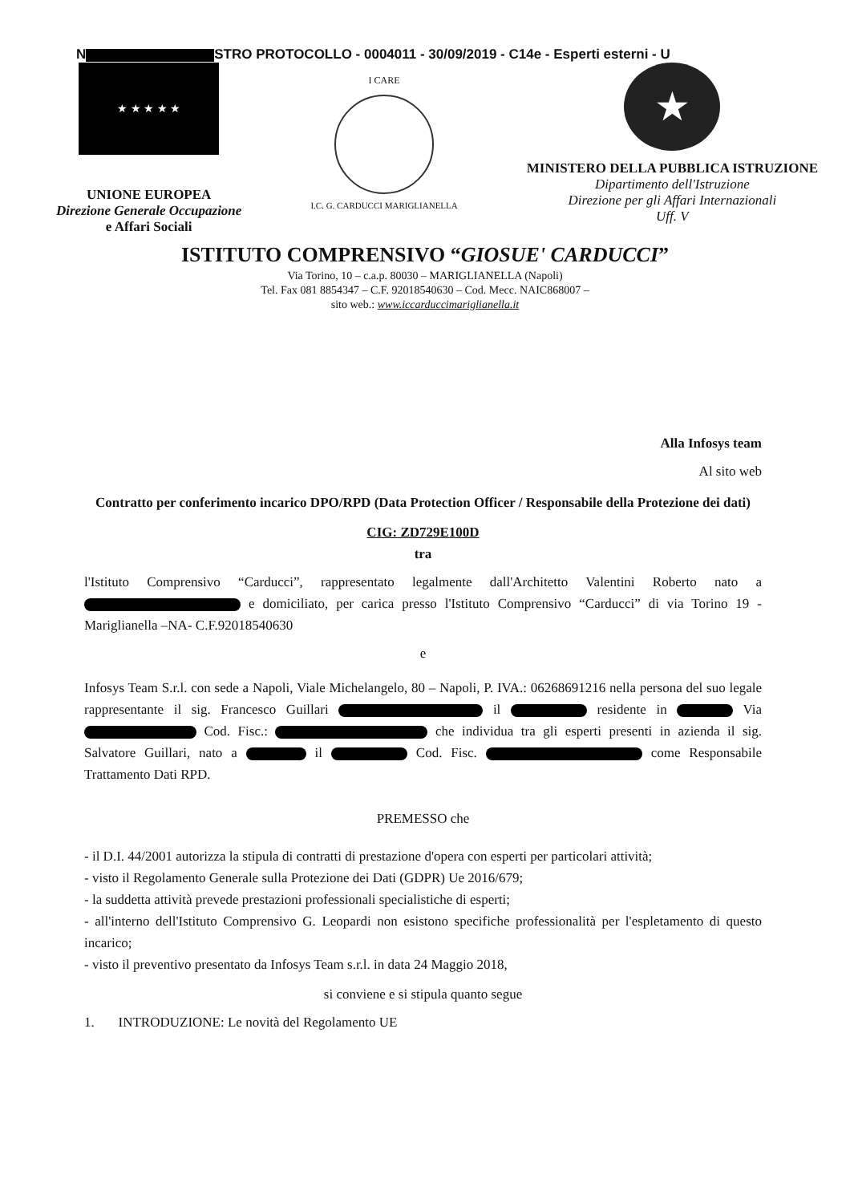N STRO PROTOCOLLO - 0004011 - 30/09/2019 - C14e - Esperti esterni - U
★ ★ ★ ★ ★
UNIONE EUROPEA
Direzione Generale Occupazione
e Affari Sociali
I CARE
I.C. G. CARDUCCI MARIGLIANELLA
★
MINISTERO DELLA PUBBLICA ISTRUZIONE
Dipartimento dell'Istruzione
Direzione per gli Affari Internazionali
Uff. V
ISTITUTO COMPRENSIVO “GIOSUE' CARDUCCI”
Via Torino, 10 – c.a.p. 80030 – MARIGLIANELLA (Napoli)
Tel. Fax 081 8854347 – C.F. 92018540630 – Cod. Mecc. NAIC868007 –
sito web.: www.iccarduccimariglianella.it
Alla Infosys team
Al sito web
Contratto per conferimento incarico DPO/RPD (Data Protection Officer / Responsabile della Protezione dei dati)
CIG: ZD729E100D
tra
l'Istituto Comprensivo “Carducci”, rappresentato legalmente dall'Architetto Valentini Roberto nato a e domiciliato, per carica presso l'Istituto Comprensivo “Carducci” di via Torino 19 - Mariglianella –NA- C.F.92018540630
e
Infosys Team S.r.l. con sede a Napoli, Viale Michelangelo, 80 – Napoli, P. IVA.: 06268691216 nella persona del suo legale rappresentante il sig. Francesco Guillari il residente in Via Cod. Fisc.: che individua tra gli esperti presenti in azienda il sig. Salvatore Guillari, nato a il Cod. Fisc. come Responsabile Trattamento Dati RPD.
PREMESSO che
- il D.I. 44/2001 autorizza la stipula di contratti di prestazione d'opera con esperti per particolari attività;
- visto il Regolamento Generale sulla Protezione dei Dati (GDPR) Ue 2016/679;
- la suddetta attività prevede prestazioni professionali specialistiche di esperti;
- all'interno dell'Istituto Comprensivo G. Leopardi non esistono specifiche professionalità per l'espletamento di questo incarico;
- visto il preventivo presentato da Infosys Team s.r.l. in data 24 Maggio 2018,
si conviene e si stipula quanto segue
1. INTRODUZIONE: Le novità del Regolamento UE